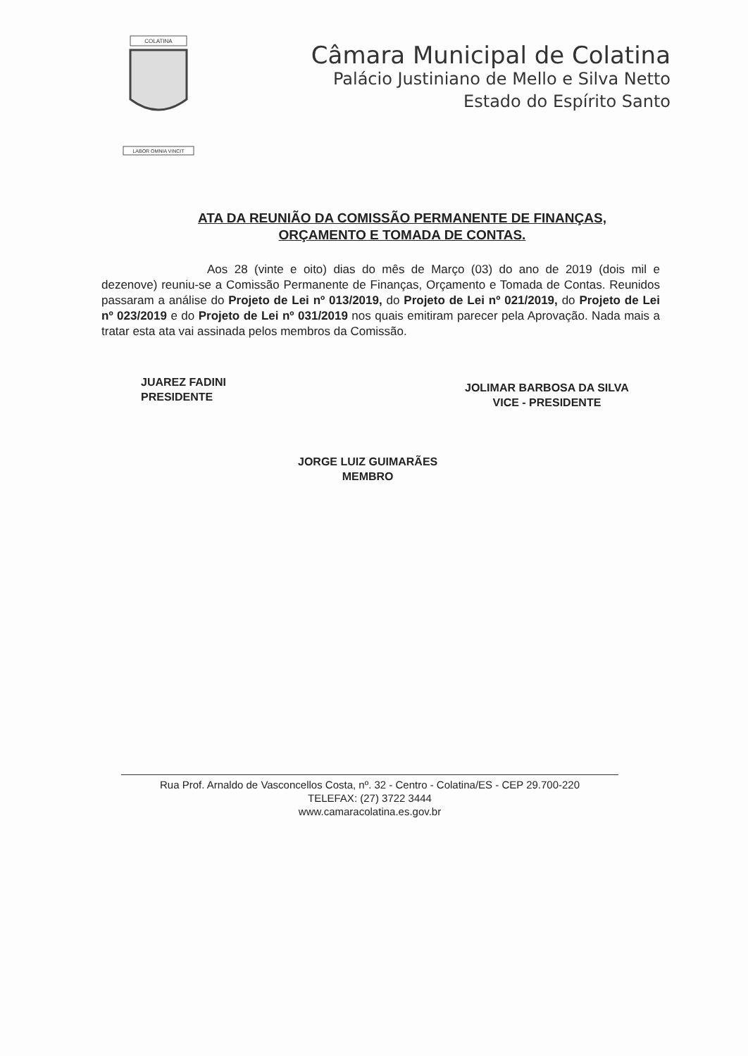COLATINA
LABOR OMNIA VINCIT
Câmara Municipal de Colatina
Palácio Justiniano de Mello e Silva Netto
Estado do Espírito Santo
ATA DA REUNIÃO DA COMISSÃO PERMANENTE DE FINANÇAS,
ORÇAMENTO E TOMADA DE CONTAS.
Aos 28 (vinte e oito) dias do mês de Março (03) do ano de 2019 (dois mil e dezenove) reuniu-se a Comissão Permanente de Finanças, Orçamento e Tomada de Contas. Reunidos passaram a análise do Projeto de Lei nº 013/2019, do Projeto de Lei nº 021/2019, do Projeto de Lei nº 023/2019 e do Projeto de Lei nº 031/2019 nos quais emitiram parecer pela Aprovação. Nada mais a tratar esta ata vai assinada pelos membros da Comissão.
JUAREZ FADINI
PRESIDENTE
JOLIMAR BARBOSA DA SILVA
VICE - PRESIDENTE
JORGE LUIZ GUIMARÃES
MEMBRO
Rua Prof. Arnaldo de Vasconcellos Costa, nº. 32 - Centro - Colatina/ES - CEP 29.700-220
TELEFAX: (27) 3722 3444
www.camaracolatina.es.gov.br